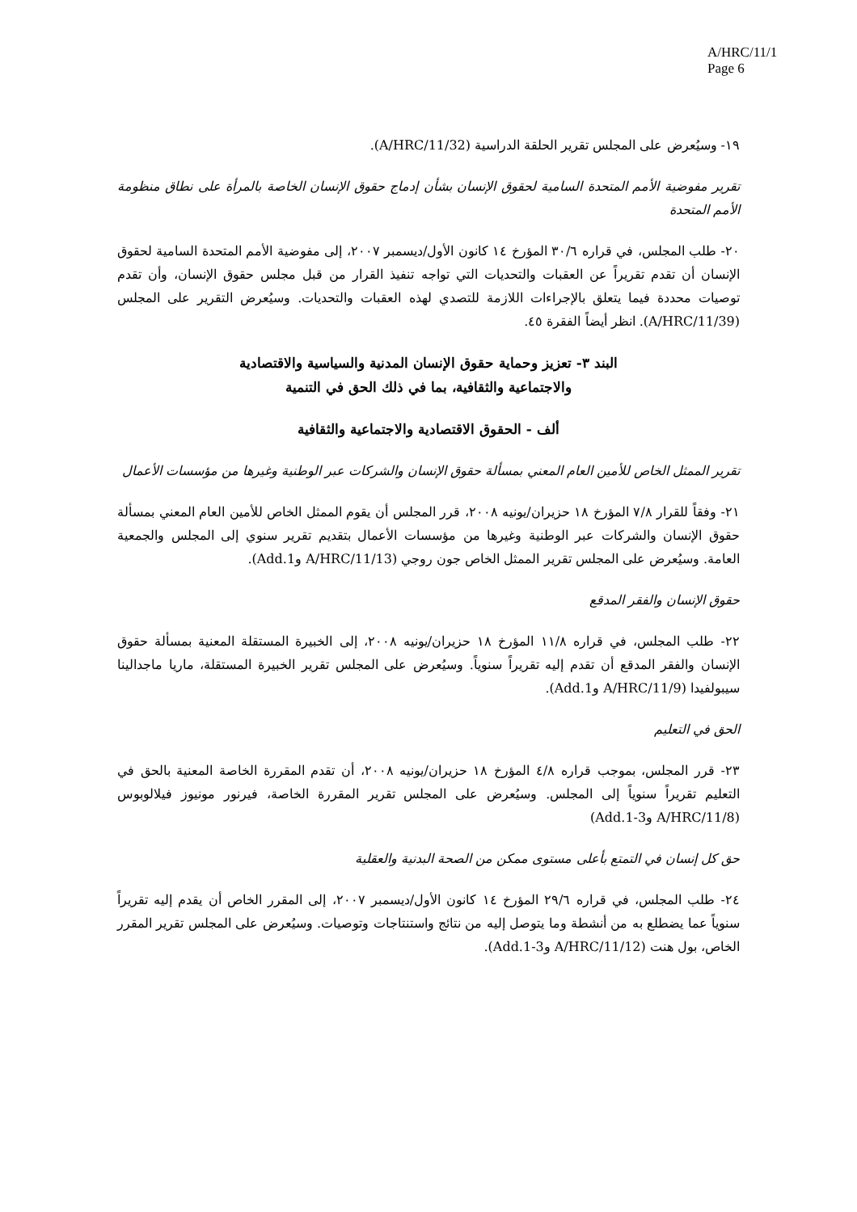A/HRC/11/1
Page 6
١٩- وسيُعرض على المجلس تقرير الحلقة الدراسية (A/HRC/11/32).
تقرير مفوضية الأمم المتحدة السامية لحقوق الإنسان بشأن إدماج حقوق الإنسان الخاصة بالمرأة على نطاق منظومة الأمم المتحدة
٢٠- طلب المجلس، في قراره ٣٠/٦ المؤرخ ١٤ كانون الأول/ديسمبر ٢٠٠٧، إلى مفوضية الأمم المتحدة السامية لحقوق الإنسان أن تقدم تقريراً عن العقبات والتحديات التي تواجه تنفيذ القرار من قبل مجلس حقوق الإنسان، وأن تقدم توصيات محددة فيما يتعلق بالإجراءات اللازمة للتصدي لهذه العقبات والتحديات. وسيُعرض التقرير على المجلس (A/HRC/11/39). انظر أيضاً الفقرة ٤٥.
البند ٣- تعزيز وحماية حقوق الإنسان المدنية والسياسية والاقتصادية
والاجتماعية والثقافية، بما في ذلك الحق في التنمية
ألف - الحقوق الاقتصادية والاجتماعية والثقافية
تقرير الممثل الخاص للأمين العام المعني بمسألة حقوق الإنسان والشركات عبر الوطنية وغيرها من مؤسسات الأعمال
٢١- وفقاً للقرار ٧/٨ المؤرخ ١٨ حزيران/يونيه ٢٠٠٨، قرر المجلس أن يقوم الممثل الخاص للأمين العام المعني بمسألة حقوق الإنسان والشركات عبر الوطنية وغيرها من مؤسسات الأعمال بتقديم تقرير سنوي إلى المجلس والجمعية العامة. وسيُعرض على المجلس تقرير الممثل الخاص جون روجي (A/HRC/11/13 وAdd.1).
حقوق الإنسان والفقر المدقع
٢٢- طلب المجلس، في قراره ١١/٨ المؤرخ ١٨ حزيران/يونيه ٢٠٠٨، إلى الخبيرة المستقلة المعنية بمسألة حقوق الإنسان والفقر المدقع أن تقدم إليه تقريراً سنوياً. وسيُعرض على المجلس تقرير الخبيرة المستقلة، ماريا ماجدالينا سيبولفيدا (A/HRC/11/9 وAdd.1).
الحق في التعليم
٢٣- قرر المجلس، بموجب قراره ٤/٨ المؤرخ ١٨ حزيران/يونيه ٢٠٠٨، أن تقدم المقررة الخاصة المعنية بالحق في التعليم تقريراً سنوياً إلى المجلس. وسيُعرض على المجلس تقرير المقررة الخاصة، فيرنور مونيوز فيلالوبوس (A/HRC/11/8 وAdd.1-3)
حق كل إنسان في التمتع بأعلى مستوى ممكن من الصحة البدنية والعقلية
٢٤- طلب المجلس، في قراره ٢٩/٦ المؤرخ ١٤ كانون الأول/ديسمبر ٢٠٠٧، إلى المقرر الخاص أن يقدم إليه تقريراً سنوياً عما يضطلع به من أنشطة وما يتوصل إليه من نتائج واستنتاجات وتوصيات. وسيُعرض على المجلس تقرير المقرر الخاص، بول هنت (A/HRC/11/12 وAdd.1-3).